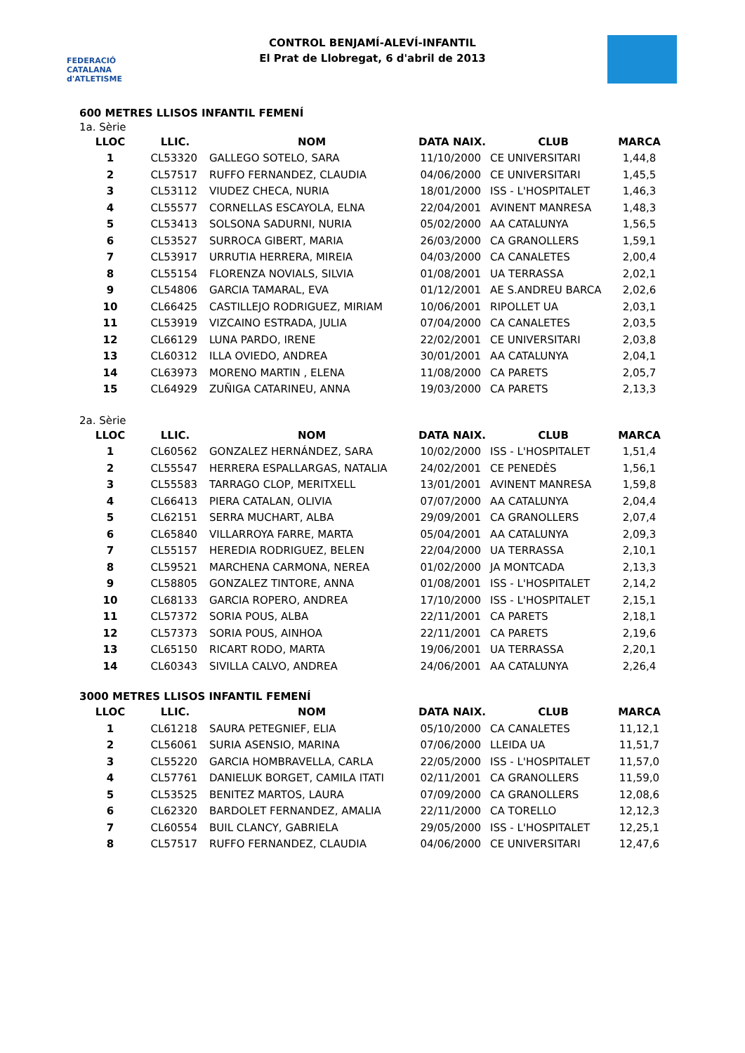FEDERACIÓ CATALANA d'ATLETISME
CONTROL BENJAMÍ-ALEVÍ-INFANTIL
El Prat de Llobregat, 6 d'abril de 2013
600 METRES LLISOS INFANTIL FEMENÍ
1a. Sèrie
| LLOC | LLIC. | NOM | DATA NAIX. | CLUB | MARCA |
| --- | --- | --- | --- | --- | --- |
| 1 | CL53320 | GALLEGO SOTELO, SARA | 11/10/2000 | CE UNIVERSITARI | 1,44,8 |
| 2 | CL57517 | RUFFO FERNANDEZ, CLAUDIA | 04/06/2000 | CE UNIVERSITARI | 1,45,5 |
| 3 | CL53112 | VIUDEZ CHECA, NURIA | 18/01/2000 | ISS - L'HOSPITALET | 1,46,3 |
| 4 | CL55577 | CORNELLAS ESCAYOLA, ELNA | 22/04/2001 | AVINENT MANRESA | 1,48,3 |
| 5 | CL53413 | SOLSONA SADURNI, NURIA | 05/02/2000 | AA CATALUNYA | 1,56,5 |
| 6 | CL53527 | SURROCA GIBERT, MARIA | 26/03/2000 | CA GRANOLLERS | 1,59,1 |
| 7 | CL53917 | URRUTIA HERRERA, MIREIA | 04/03/2000 | CA CANALETES | 2,00,4 |
| 8 | CL55154 | FLORENZA NOVIALS, SILVIA | 01/08/2001 | UA TERRASSA | 2,02,1 |
| 9 | CL54806 | GARCIA TAMARAL, EVA | 01/12/2001 | AE S.ANDREU BARCA | 2,02,6 |
| 10 | CL66425 | CASTILLEJO RODRIGUEZ, MIRIAM | 10/06/2001 | RIPOLLET UA | 2,03,1 |
| 11 | CL53919 | VIZCAINO ESTRADA, JULIA | 07/04/2000 | CA CANALETES | 2,03,5 |
| 12 | CL66129 | LUNA PARDO, IRENE | 22/02/2001 | CE UNIVERSITARI | 2,03,8 |
| 13 | CL60312 | ILLA OVIEDO, ANDREA | 30/01/2001 | AA CATALUNYA | 2,04,1 |
| 14 | CL63973 | MORENO MARTIN , ELENA | 11/08/2000 | CA PARETS | 2,05,7 |
| 15 | CL64929 | ZUÑIGA CATARINEU, ANNA | 19/03/2000 | CA PARETS | 2,13,3 |
2a. Sèrie
| LLOC | LLIC. | NOM | DATA NAIX. | CLUB | MARCA |
| --- | --- | --- | --- | --- | --- |
| 1 | CL60562 | GONZALEZ HERNÁNDEZ, SARA | 10/02/2000 | ISS - L'HOSPITALET | 1,51,4 |
| 2 | CL55547 | HERRERA ESPALLARGAS, NATALIA | 24/02/2001 | CE PENEDÈS | 1,56,1 |
| 3 | CL55583 | TARRAGO CLOP, MERITXELL | 13/01/2001 | AVINENT MANRESA | 1,59,8 |
| 4 | CL66413 | PIERA CATALAN, OLIVIA | 07/07/2000 | AA CATALUNYA | 2,04,4 |
| 5 | CL62151 | SERRA MUCHART, ALBA | 29/09/2001 | CA GRANOLLERS | 2,07,4 |
| 6 | CL65840 | VILLARROYA FARRE, MARTA | 05/04/2001 | AA CATALUNYA | 2,09,3 |
| 7 | CL55157 | HEREDIA RODRIGUEZ, BELEN | 22/04/2000 | UA TERRASSA | 2,10,1 |
| 8 | CL59521 | MARCHENA CARMONA, NEREA | 01/02/2000 | JA MONTCADA | 2,13,3 |
| 9 | CL58805 | GONZALEZ TINTORE, ANNA | 01/08/2001 | ISS - L'HOSPITALET | 2,14,2 |
| 10 | CL68133 | GARCIA ROPERO, ANDREA | 17/10/2000 | ISS - L'HOSPITALET | 2,15,1 |
| 11 | CL57372 | SORIA POUS, ALBA | 22/11/2001 | CA PARETS | 2,18,1 |
| 12 | CL57373 | SORIA POUS, AINHOA | 22/11/2001 | CA PARETS | 2,19,6 |
| 13 | CL65150 | RICART RODO, MARTA | 19/06/2001 | UA TERRASSA | 2,20,1 |
| 14 | CL60343 | SIVILLA CALVO, ANDREA | 24/06/2001 | AA CATALUNYA | 2,26,4 |
3000 METRES LLISOS INFANTIL FEMENÍ
| LLOC | LLIC. | NOM | DATA NAIX. | CLUB | MARCA |
| --- | --- | --- | --- | --- | --- |
| 1 | CL61218 | SAURA PETEGNIEF, ELIA | 05/10/2000 | CA CANALETES | 11,12,1 |
| 2 | CL56061 | SURIA ASENSIO, MARINA | 07/06/2000 | LLEIDA UA | 11,51,7 |
| 3 | CL55220 | GARCIA HOMBRAVELLA, CARLA | 22/05/2000 | ISS - L'HOSPITALET | 11,57,0 |
| 4 | CL57761 | DANIELUK BORGET, CAMILA ITATI | 02/11/2001 | CA GRANOLLERS | 11,59,0 |
| 5 | CL53525 | BENITEZ MARTOS, LAURA | 07/09/2000 | CA GRANOLLERS | 12,08,6 |
| 6 | CL62320 | BARDOLET FERNANDEZ, AMALIA | 22/11/2000 | CA TORELLO | 12,12,3 |
| 7 | CL60554 | BUIL CLANCY, GABRIELA | 29/05/2000 | ISS - L'HOSPITALET | 12,25,1 |
| 8 | CL57517 | RUFFO FERNANDEZ, CLAUDIA | 04/06/2000 | CE UNIVERSITARI | 12,47,6 |